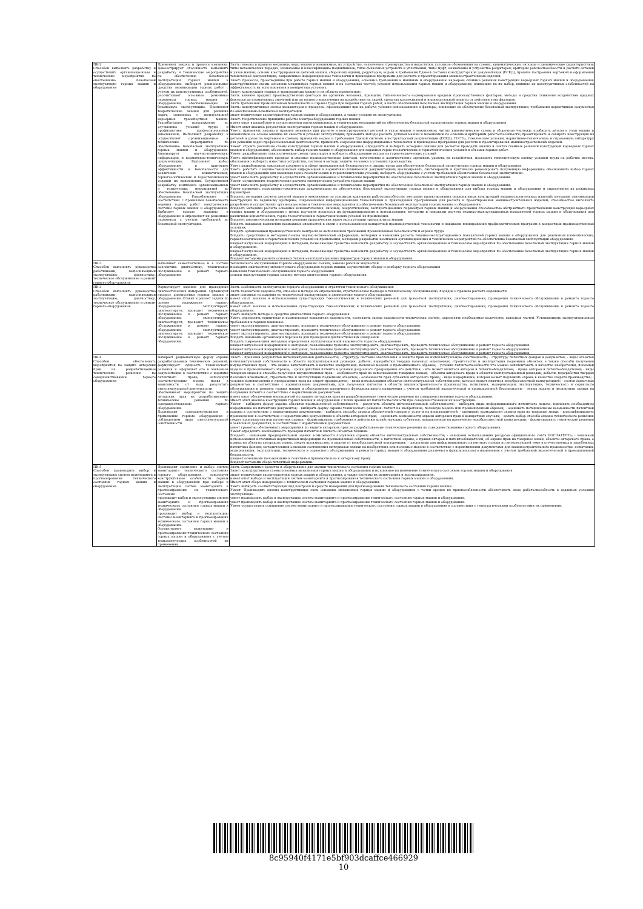| ПК-2 Способен выполнять разработку и осуществлять организационные и технические мероприятия по обеспечению безопасной эксплуатации горных машин и оборудования | Применяет законы и правила механики. Демонстрирует способность выполнять разработку и технические мероприятия по обеспечению безопасной эксплуатации горных машин и оборудования. выбирает рациональные средства механизации горных работ с учетом их конструктивных особенностей, рассчитывает основные режимные параметры горных машин и оборудования, обеспечивающие их безопасную эксплуатацию. Применяет теоретические знания для решения задач, связанных с эксплуатацией карьерных транспортных машин. Разрабатывает предложения по улучшению условий труда и профилактике профессиональных заболеваний; Выполняет разработку и осуществляет организационные и технические мероприятия по обеспечению безопасной эксплуатации горных машин и оборудования. Анализирует научно-техническую информацию и нормативно-техническую документацию. Выполняет выбор оборудования и критериев эффективности и безопасности для различных климатических, горногеологических и горнотехнических условий их применения. Осуществляет разработку комплекса организационных и технических мероприятий по обеспечению безопасной эксплуатации оборудования. Разрабатывает в соответствии с правилами безопасности ведения горных работ электрические системы горных машин и оборудования. Выбирает горные машины и оборудование и определяет их режимные параметры с учетом требований по безопасной эксплуатации. | Знать: законы и правила механики; виды машин и механизмов, их устройство, назначение, преимущества и недостатки, условные обозначения на схемах, кинематические, силовые и динамические характеристики; типы механических передач, назначение и классификацию подшипников, типы смазочных устройств и уплотнений, типы муфт, назначение и устройство редукторов; критерии работоспособности и расчета деталей и узлов машин; основы конструирования деталей машин, сборочных единиц, редукторов; нормы и требования Единой системы конструкторской документации (ЕСКД), правила построения чертежей и оформления технической документации; современные информационные технологии и прикладные программы для расчета и проектирования машиностроительных изделий. Знает: процессы, происходящие при работе горных машин и оборудования, основные требования к машинам и оборудованию карьеров; схемные решения конструкций карьерных горных машин и оборудования; конструктивные схемы основных механизмов горных машин и их составных частей; условия использования горных машин и оборудования, влияющие на их выбор, влияние их конструктивных особенностей на эффективность их использования в конкретных условиях. Знает: конструкции горных и транспортных машин и их область применения; Знать влияние вредных производственных факторов на организм человека, принципы гигиенического нормирования вредных производственных факторов, методы и средства снижения воздействия вредных факторов до нормативных значений или до полного исключения их воздействия на людей, средства коллективной и индивидуальной защиты от действия этих факторов. Знать требования промышленной безопасности и охраны труда при ведении горных работ, в части обеспечения безопасной эксплуатации горных машин и оборудования. Знать: конструктивные схемы экскаваторов и процессы, происходящие при их работе; условия использования и факторы, влияющие на обеспечение безопасной эксплуатации; требования нормативных документов по обеспечению безопасной эксплуатации. знает технические характеристики горных машин и оборудования, а также условия их эксплуатации. Знает: теоретические принципы работы электрооборудования горных машин имеет опыт в разработке и осуществлении организационных и технических мероприятий по обеспечению безопасной эксплуатации горных машин и оборудования. Имеет опыт анализа результатов эксплуатации горных машин и оборудования. Уметь: применять законы и правила механики при расчете и конструировании деталей и узлов машин и механизмов; читать кинематические схемы и сборочные чертежи; подбирать детали и узлы машин и механизмов на основе анализа их свойств и условий эксплуатации; применять методы расчета деталей машин и механизмов по основным критериям работоспособности; проектировать и собирать конструкции из деталей и узлов по чертежам и схемам; применять нормы и требования Единой системы конструкторской документации (ЕСКД), ГОСТы, технические условия, нормативно-техническую и справочную литературу для решения задач профессиональной деятельности; применять современные информационные технологии и прикладные программы для расчета и проектирования машиностроительных изделий. Умеет: строить расчетные схемы конструкций горных машин и оборудования, определять и выбирать исходные данные для расчетов проводить анализ и синтез схемных решений конструкций карьерных горных машин и оборудования; обосновывать выбор горных машин и оборудования для заданных горно-геологических и горнотехнических условий и объемов горных работ. Умеет: разрабатывать технологические схемы транспорта и выбирать оборудование исходя из горно-технических условий Уметь идентифицировать вредные и опасные производственные факторы, качественно и количественно оценивать уровень их воздействия, проводить гигиеническую оценку условий труда на рабочих местах, обоснованно выбирать известные устройства, системы и методы защиты человека в условиях производства; Уметь разрабатывать локальные документы в сфере промышленной безопасности и охраны труда для обеспечения безопасной эксплуатации горных машин и оборудования. Уметь: работать с научно-технической информацией и нормативно-технической документацией; анализировать, синтезировать и критически резюмировать полученную информацию; обосновывать выбор горных машин и оборудования для заданных горно-геологических и горнотехнических условий; выбирать оборудование с учетом требований обеспечения безопасной эксплуатации. умеет выполнять разработку и осуществлять организационные и технические мероприятия по обеспечению безопасной эксплуатации горных машин и оборудования. Умеет: осуществлять теоретические расчеты электрических устройств горных машин умеет выполнять разработку и осуществлять организационные и технические мероприятия по обеспечению безопасной эксплуатации горных машин и оборудования. Умеет применять нормативно-техническую документацию по обеспечению безопасной эксплуатации горных машин и оборудования для выбора горных машин и оборудования и определения их режимных параметров. Владеть: методами расчета деталей машин и механизмов по основным критериям работоспособности; методами проектирования рациональных конструкций машиностроительных изделий; методами оптимизации конструкций по заданному критерию; современными информационными технологиями и прикладными программами для расчета и проектирования машиностроительных изделий; способностью выполнять разработку и осуществлять организационные и технические мероприятия по обеспечению безопасной эксплуатации горных машин и оборудования. Владеет: методами расчета основных кинематических, силовых, энергетических, эксплуатационных параметров горных машин и оборудования способностью абстрактного представления конструкций карьерных горных машин и оборудования с целью изучения процессов их функционирования и использования; методами и навыками расчета технико-эксплуатационных показателей горных машин и оборудования для различных климатических, горно-геологических и горнотехнических условий их применения. Владеет: аналитическими методами решения практических задач эксплуатации транспортных машин Владеть навыками выявления возможных опасностей в связи с использованием конкретной производственной технологии и навыками планирования профилактических программ в конкретных производственных условиях; Владеть организацией производственного контроля за выполнением требований промышленной безопасности и охраны труда. Владеть: средствами и методами поиска научно-технической информации; методами и навыками расчета технико-эксплуатационных показателей горных машин и оборудования для различных климатических, горногеологических и горнотехнических условий их применения; методами разработки комплекса организационных и технических мероприятий по обеспечению безопасной эксплуатации оборудования владеет актуальной информацией и методами, позволяющие грамотно выполнять разработку и осуществлять организационные и технические мероприятия по обеспечению безопасной эксплуатации горных машин и оборудования. владеет актуальной информацией и методами, позволяющие грамотно выполнять разработку и осуществлять организационные и технические мероприятия по обеспечению безопасной эксплуатации горных машин и оборудования. Владеет методами расчета основных технико-эксплуатационных параметров горных машин и оборудования. |
| ПК-3 Способен выполнять руководство работниками, выполняющими эксплуатацию, диагностику, техническое обслуживание и ремонт горного оборудования | выполняет самостоятельно и в составе коллектива диагностику, техническое обслуживание и ремонт горного оборудования | технического обслуживания горного оборудования: смазки, замены рабочих жидкостей проводить диагностику механического оборудования горных машин; осуществлять сборку и разборку горного оборудования навыками технического обслуживания горного оборудования основы эксплуатации горных машин; методы диагностики горного оборудования |
| ПК-3 Способен выполнять руководство работниками, выполняющими эксплуатацию, диагностику, техническое обслуживание и ремонт горного оборудования | Формулирует задание для проведения диагностических измерений. Организует процесс диагностики горных машин и оборудования. Ставит и решает задачи по оценке надежности горного оборудования эксплуатирует, диагностирует, проводит техническое обслуживание и ремонт горного оборудования. эксплуатирует, диагностирует, проводит техническое обслуживание и ремонт горного оборудования. эксплуатирует, диагностирует, проводит техническое обслуживание и ремонт горного оборудования. | Знать особенности эксплуатации горного оборудования и стратегии технического обслуживания Знать показатели надежности, способы и методы их определения, стратегические подходы к техническому обслуживанию, порядок и правила расчета надежности. знает основные положения по технической эксплуатации и диагностике горного оборудования. имеет опыт анализа и использования существующих технологических и технических решений для грамотной эксплуатации, диагностирования, проведения технического обслуживания и ремонта горного оборудования. имеет опыт анализа и использования существующих технологических и технических решений для грамотной эксплуатации, диагностирования, проведения технического обслуживания и ремонта горного оборудования. Уметь выбирать методы и средства диагностики горного оборудования Уметь определять единичные и комплексные показатели надежности, составлять схемы надежности технических систем, определять необходимое количество запасных частей. Устанавливать эксплуатационные требования к горным машинам. умеет эксплуатировать, диагностировать, проводить техническое обслуживание и ремонт горного оборудования. умеет эксплуатировать, диагностировать, проводить техническое обслуживание и ремонт горного оборудования. умеет эксплуатировать, диагностировать, проводить техническое обслуживание и ремонт горного оборудования. Владеть навыками организации персонала для проведения диагностических измерений Владеть современными методами определения эксплуатационной надежности горного оборудования владеет актуальной информацией и методами, позволяющие грамотно эксплуатировать, диагностировать, проводить техническое обслуживание и ремонт горного оборудования. владеет актуальной информацией и методами, позволяющие грамотно эксплуатировать, диагностировать, проводить техническое обслуживание и ремонт горного оборудования. владеет актуальной информацией и методами, позволяющие грамотно эксплуатировать, диагностировать, проводить техническое обслуживание и ремонт горного оборудования. |
| ПК-4 Способен обеспечивать мероприятия по защите авторских прав на разрабатываемые технические решения по совершенствованию горного оборудования | выбирает рациональную форму охраны разрабатываемых технических решений, формулирует сущность технического решения и оформляет его в заявочной документации в соответствии с нормами патентного права, использует соответствующие нормы права в зависимости от вида результата интеллектуальной деятельности обеспечивает мероприятия по защите авторских прав на разрабатываемые технические решения по совершенствованию горного оборудования. Производит совершенствование и применение горного оборудования с соблюдением прав интеллектуальной собственности. | Знает: - признаки результатов интеллектуальной деятельности; - структуру системы обеспечения и защиты прав на интеллектуальную собственность; - структуру патентных фондов и документов; - виды объектов интеллектуальной собственности в области эксплуатационной разведки, добычи, переработки твердых полезных ископаемых, строительства и эксплуатации подземных объектов, а также способы получения имущественных прав; - что можно запатентовать в качестве изобретения, полезной модели и промышленного образца; - условия патентоспособности что можно запатентовать в качестве изобретения, полезной модели и промышленного образца; - сроки действия патента и условия досрочного прекращения его действия; - кто может являться автором и патентообладателем; - права авторов и патентообладателей; - виды товарных знаков и способы получения имущественных прав; - особенности прав на использование товарных знаков; - объекты авторского права в области эксплуатационной разведки, добычи, переработки твердых полезных ископаемых, строительства и эксплуатации подземных объектов; - особенности прав субъектов авторского права; - виды информации, которая может подлежать охране в качестве секрета производства; - условия возникновения и прекращения прав на секрет производства; - виды использования объектов интеллектуальной собственности, которое может являться недобросовестной конкуренцией; - состав заявочных документов, в соответствие с нормативными документами, для получения патентов в области машиностроительного производства, испытания, модернизации, эксплуатации, технического и сервисного обслуживания и ремонта горных машин и оборудования различного функционального назначения с учетом требований экологической и промышленной безопасности; - этапы подачи и экспертизы заявки на получения патента в соответствие с нормативными документами. имеет опыт обеспечения мероприятий по защите авторских прав на разрабатываемые технические решения по совершенствованию горного оборудования. Имеет опыт анализа конструкций горных машин и оборудования с точки зрения их патентоспособности при совершенствовании их конструкции. Умеет: - выбирать форму охраны объектов промышленной собственности; - различать объекты интеллектуальной собственности; - выбирать виды информационного патентного поиска, извлекать необходимую информацию из патентных документов; - выбирать форму охраны технического решения: патент на изобретение, полезную модель или промышленный образец; - оценивать потенциальные возможности патентной охраны в соответствие с нормативными документами; - выбирать способы охраны обозначений товаров и услуг и их производителей; - оценивать возможности охраны прав на товарные знаки; - классифицировать произведения в соответствие с нормативными документами в объекты авторских прав; - оценивать возможности охраны авторских прав в конкретных случаях; - делать выбор способа охраны технического решения: секрет производства или патентная охрана; - формулировать требования к действиям хозяйствующих субъектов, направленные на пресечение недобросовестной конкуренции; - формулировать технические решения в заявочных документах, в соответствие с нормативными документами. умеет грамотно обеспечивать мероприятия по защите авторских прав на разрабатываемые технические решения по совершенствованию горного оборудования. Умеет определять необходимость проверки патентной чистоты объектов техники. Владеет: - навыками предварительной оценки возможности получения охраны объектов интеллектуальной собственности; - навыками использования ресурсов официального сайта РОСПАТЕНТа; - навыками использования источников нормативной информации по промышленной собственности, о патентной охране, о правах авторов и патентообладателей, об охране прав на товарные знаки, объекты авторского права, о правах на объекты авторского права, секрет производства, о защите от недобросовестной конкуренции; - средствами для информационного патентного поиска по интересующей теме в отечественных и зарубежных патентных фондах; методическими основами составления материалов заявки на изобретения или полезные модели в соответствие с нормативными документами для машиностроительного производства, испытания, модернизации, эксплуатации, технического и сервисного обслуживания и ремонта горных машин и оборудования различного функционального назначения с учетом требований экологической и промышленной безопасности. владеет основными положениями и понятиями применительно к авторскому праву. Владеет методами сбора патентной информации. |
| ПК-5 Способен производить выбор и эксплуатацию систем мониторинга и прогнозирования технического состояния горных машин и оборудования | Производит сравнение и выбор систем мониторинга технического состояния горного оборудования. использует конструктивные особенности горных машин и оборудования при выборе и эксплуатации систем мониторинга и прогнозирования их технического состояния производит выбор и эксплуатацию систем мониторинга и прогнозирования технического состояния горных машин и оборудования. производит выбор и эксплуатацию системы мониторинга и прогнозирования технического состояния горных машин и оборудования. Осуществляет мониторинг и прогнозирование технического состояния горных машин и оборудования с учетом технологических особенностей их применения. | Знать Современные средства и оборудование для оценки технического состояния горных машин. Знает: конструктивные схемы основных механизмов горных машин и оборудования и их влияние на изменение технического состояния горных машин и оборудования. знает технические характеристики горных машин и оборудования, а также системы их мониторинга и прогнозирования. имеет опыт выбора и эксплуатации систем мониторинга и прогнозирования технического состояния горных машин и оборудования. Имеет опыт сбора информации о техническом состоянии горных машин и оборудования. Уметь выбирать соответствующий вид контроля и средств измерений для прогнозирования технического состояния горных машин. Умеет: Производить анализ конструктивных схем основных механизмов горных машин и оборудования с точки зрения их приспособленности обеспечивать свою работоспособность в заданных условиях эксплуатации. умеет производить выбор и эксплуатацию систем мониторинга и прогнозирования технического состояния горных машин и оборудования. умеет производить выбор и эксплуатацию систем мониторинга и прогнозирования технического состояния горных машин и оборудования. Умеет осуществлять оснащение систем мониторинга и прогнозирования технического состояния горных машин и оборудования в соответствии с технологическими особенностями их применения. |
8c95940f4171e5bf903dcaffce466929
10